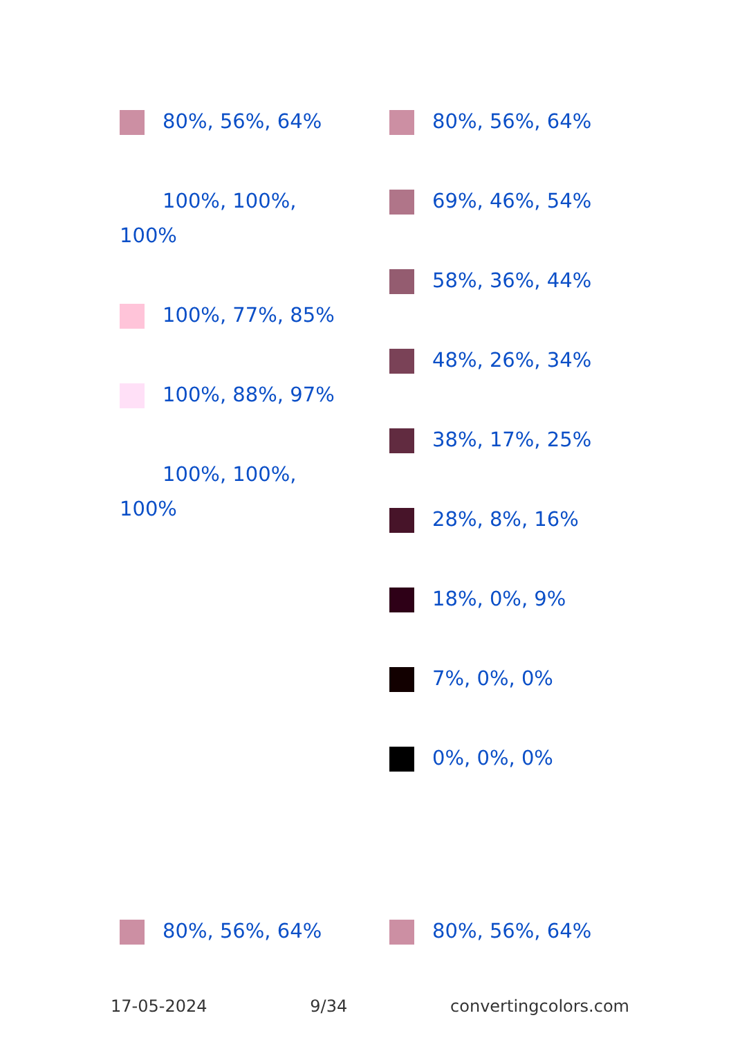80%, 56%, 64%
100%, 100%, 100%
100%, 77%, 85%
100%, 88%, 97%
100%, 100%, 100%
80%, 56%, 64%
69%, 46%, 54%
58%, 36%, 44%
48%, 26%, 34%
38%, 17%, 25%
28%, 8%, 16%
18%, 0%, 9%
7%, 0%, 0%
0%, 0%, 0%
80%, 56%, 64% 80%, 56%, 64%
17-05-2024 9/34 convertingcolors.com